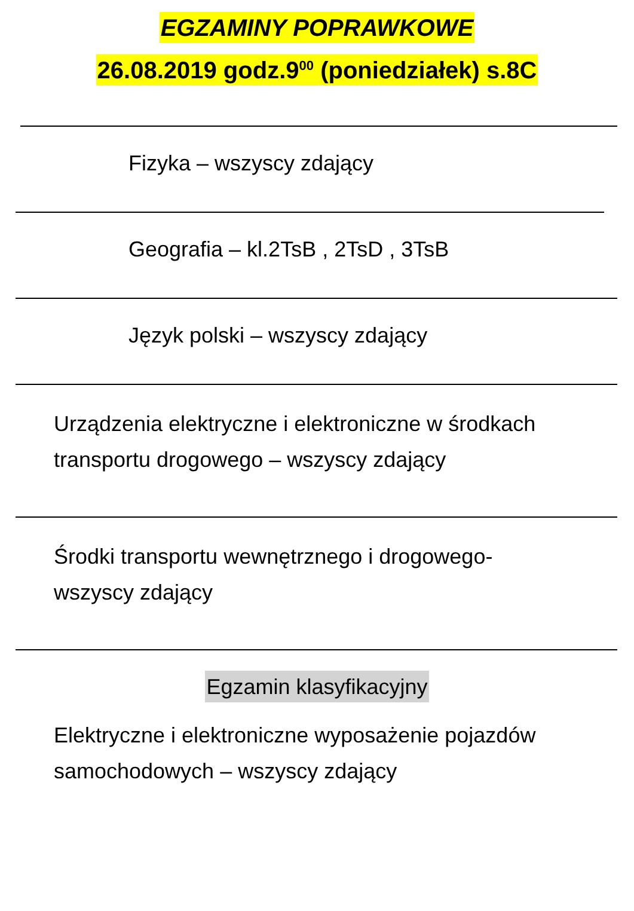EGZAMINY POPRAWKOWE
26.08.2019 godz.9<sup>00</sup> (poniedziałek) s.8C
Fizyka – wszyscy zdający
Geografia – kl.2TsB , 2TsD , 3TsB
Język polski – wszyscy zdający
Urządzenia elektryczne i elektroniczne w środkach transportu drogowego – wszyscy zdający
Środki transportu wewnętrznego i drogowego-
wszyscy zdający
Egzamin klasyfikacyjny
Elektryczne i elektroniczne wyposażenie pojazdów samochodowych – wszyscy zdający